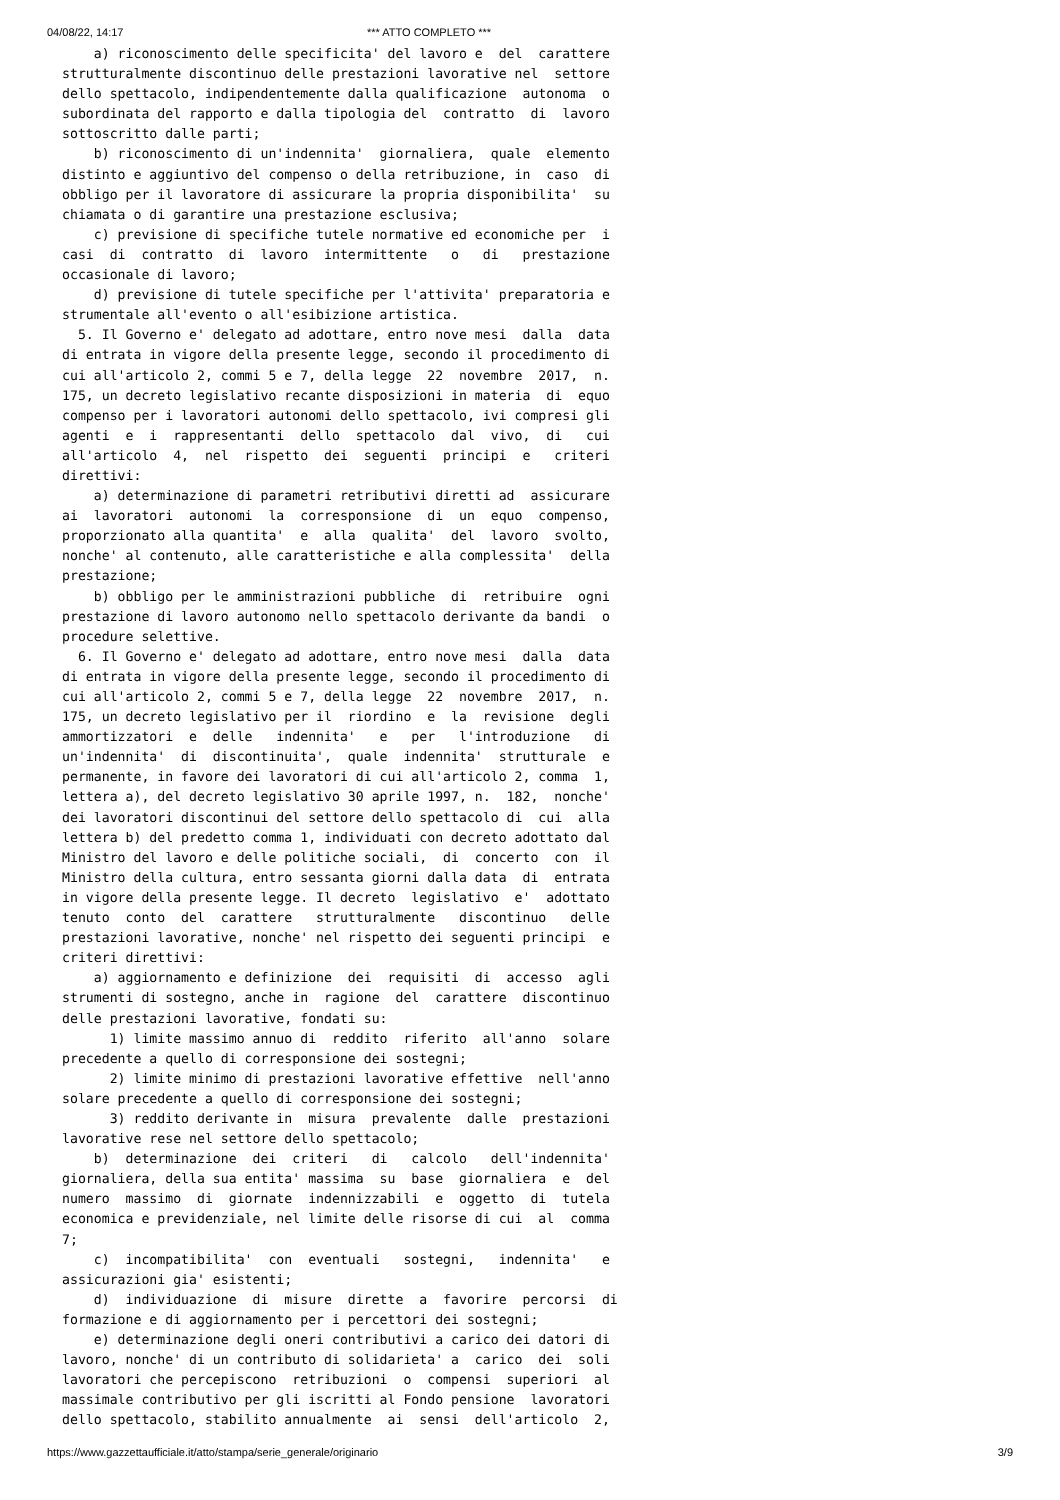04/08/22, 14:17 *** ATTO COMPLETO ***
a) riconoscimento delle specificita' del lavoro e del carattere strutturalmente discontinuo delle prestazioni lavorative nel settore dello spettacolo, indipendentemente dalla qualificazione autonoma o subordinata del rapporto e dalla tipologia del contratto di lavoro sottoscritto dalle parti; b) riconoscimento di un'indennita' giornaliera, quale elemento distinto e aggiuntivo del compenso o della retribuzione, in caso di obbligo per il lavoratore di assicurare la propria disponibilita' su chiamata o di garantire una prestazione esclusiva; c) previsione di specifiche tutele normative ed economiche per i casi di contratto di lavoro intermittente o di prestazione occasionale di lavoro; d) previsione di tutele specifiche per l'attivita' preparatoria e strumentale all'evento o all'esibizione artistica. 5. Il Governo e' delegato ad adottare, entro nove mesi dalla data di entrata in vigore della presente legge, secondo il procedimento di cui all'articolo 2, commi 5 e 7, della legge 22 novembre 2017, n. 175, un decreto legislativo recante disposizioni in materia di equo compenso per i lavoratori autonomi dello spettacolo, ivi compresi gli agenti e i rappresentanti dello spettacolo dal vivo, di cui all'articolo 4, nel rispetto dei seguenti principi e criteri direttivi: a) determinazione di parametri retributivi diretti ad assicurare ai lavoratori autonomi la corresponsione di un equo compenso, proporzionato alla quantita' e alla qualita' del lavoro svolto, nonche' al contenuto, alle caratteristiche e alla complessita' della prestazione; b) obbligo per le amministrazioni pubbliche di retribuire ogni prestazione di lavoro autonomo nello spettacolo derivante da bandi o procedure selettive. 6. Il Governo e' delegato ad adottare, entro nove mesi dalla data di entrata in vigore della presente legge, secondo il procedimento di cui all'articolo 2, commi 5 e 7, della legge 22 novembre 2017, n. 175, un decreto legislativo per il riordino e la revisione degli ammortizzatori e delle indennita' e per l'introduzione di un'indennita' di discontinuita', quale indennita' strutturale e permanente, in favore dei lavoratori di cui all'articolo 2, comma 1, lettera a), del decreto legislativo 30 aprile 1997, n. 182, nonche' dei lavoratori discontinui del settore dello spettacolo di cui alla lettera b) del predetto comma 1, individuati con decreto adottato dal Ministro del lavoro e delle politiche sociali, di concerto con il Ministro della cultura, entro sessanta giorni dalla data di entrata in vigore della presente legge. Il decreto legislativo e' adottato tenuto conto del carattere strutturalmente discontinuo delle prestazioni lavorative, nonche' nel rispetto dei seguenti principi e criteri direttivi: a) aggiornamento e definizione dei requisiti di accesso agli strumenti di sostegno, anche in ragione del carattere discontinuo delle prestazioni lavorative, fondati su: 1) limite massimo annuo di reddito riferito all'anno solare precedente a quello di corresponsione dei sostegni; 2) limite minimo di prestazioni lavorative effettive nell'anno solare precedente a quello di corresponsione dei sostegni; 3) reddito derivante in misura prevalente dalle prestazioni lavorative rese nel settore dello spettacolo; b) determinazione dei criteri di calcolo dell'indennita' giornaliera, della sua entita' massima su base giornaliera e del numero massimo di giornate indennizzabili e oggetto di tutela economica e previdenziale, nel limite delle risorse di cui al comma 7; c) incompatibilita' con eventuali sostegni, indennita' e assicurazioni gia' esistenti; d) individuazione di misure dirette a favorire percorsi di formazione e di aggiornamento per i percettori dei sostegni; e) determinazione degli oneri contributivi a carico dei datori di lavoro, nonche' di un contributo di solidarieta' a carico dei soli lavoratori che percepiscono retribuzioni o compensi superiori al massimale contributivo per gli iscritti al Fondo pensione lavoratori dello spettacolo, stabilito annualmente ai sensi dell'articolo 2,
https://www.gazzettaufficiale.it/atto/stampa/serie_generale/originario 3/9